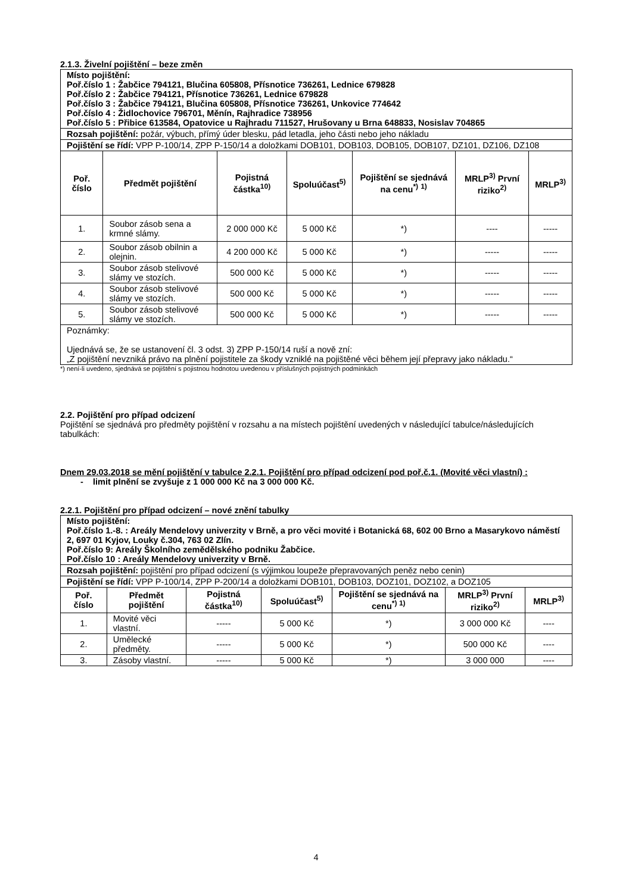2.1.3. Živelní pojištění – beze změn
| Místo pojištění: Poř.číslo 1 : Žabčice 794121, Blučina 605808, Přísnotice 736261, Lednice 679828 Poř.číslo 2 : Žabčice 794121, Přísnotice 736261, Lednice 679828 Poř.číslo 3 : Žabčice 794121, Blučina 605808, Přísnotice 736261, Unkovice 774642 Poř.číslo 4 : Židlochovice 796701, Měnín, Rajhradice 738956 Poř.číslo 5 : Přibice 613584, Opatovice u Rajhradu 711527, Hrušovany u Brna 648833, Nosislav 704865 | | | | | | |
| Rozsah pojištění: požár, výbuch, přímý úder blesku, pád letadla, jeho části nebo jeho nákladu | | | | | | |
| Pojištění se řídí: VPP P-100/14, ZPP P-150/14 a doložkami DOB101, DOB103, DOB105, DOB107, DZ101, DZ106, DZ108 | | | | | | |
| Poř. číslo | Předmět pojištění | Pojistná částka<sup>10)</sup> | Spoluúčast<sup>5)</sup> | Pojištění se sjednává na cenu<sup>*)</sup> <sup>1)</sup> | MRLP<sup>3)</sup> První riziko<sup>2)</sup> | MRLP<sup>3)</sup> |
| 1. | Soubor zásob sena a krmné slámy. | 2 000 000 Kč | 5 000 Kč | *) | ---- | ----- |
| 2. | Soubor zásob obilnin a olejnin. | 4 200 000 Kč | 5 000 Kč | *) | ----- | ----- |
| 3. | Soubor zásob stelivové slámy ve stozích. | 500 000 Kč | 5 000 Kč | *) | ----- | ----- |
| 4. | Soubor zásob stelivové slámy ve stozích. | 500 000 Kč | 5 000 Kč | *) | ----- | ----- |
| 5. | Soubor zásob stelivové slámy ve stozích. | 500 000 Kč | 5 000 Kč | *) | ----- | ----- |
| Poznámky: Ujednává se, že se ustanovení čl. 3 odst. 3) ZPP P-150/14 ruší a nově zní: „Z pojištění nevzniká právo na plnění pojistitele za škody vzniklé na pojištěné věci během její přepravy jako nákladu.“ | | | | | | |
*) není-li uvedeno, sjednává se pojištění s pojistnou hodnotou uvedenou v příslušných pojistných podmínkách
2.2. Pojištění pro případ odcizení
Pojištění se sjednává pro předměty pojištění v rozsahu a na místech pojištění uvedených v následující tabulce/následujících tabulkách:
Dnem 29.03.2018 se mění pojištění v tabulce 2.2.1. Pojištění pro případ odcizení pod poř.č.1. (Movité věci vlastní) :
- limit plnění se zvyšuje z 1 000 000 Kč na 3 000 000 Kč.
2.2.1. Pojištění pro případ odcizení – nové znění tabulky
| Místo pojištění: Poř.číslo 1.-8. : Areály Mendelovy univerzity v Brně, a pro věci movité i Botanická 68, 602 00 Brno a Masarykovo náměstí 2, 697 01 Kyjov, Louky č.304, 763 02 Zlín. Poř.číslo 9: Areály Školního zemědělského podniku Žabčice. Poř.číslo 10 : Areály Mendelovy univerzity v Brně. | | | | | | |
| Rozsah pojištění: pojištění pro případ odcizení (s výjimkou loupeže přepravovaných peněz nebo cenin) | | | | | | |
| Pojištění se řídí: VPP P-100/14, ZPP P-200/14 a doložkami DOB101, DOB103, DOZ101, DOZ102, a DOZ105 | | | | | | |
| Poř. číslo | Předmět pojištění | Pojistná částka<sup>10)</sup> | Spoluúčast<sup>5)</sup> | Pojištění se sjednává na cenu<sup>*) 1)</sup> | MRLP<sup>3)</sup> První riziko<sup>2)</sup> | MRLP<sup>3)</sup> |
| 1. | Movité věci vlastní. | ----- | 5 000 Kč | *) | 3 000 000 Kč | ---- |
| 2. | Umělecké předměty. | ----- | 5 000 Kč | *) | 500 000 Kč | ---- |
| 3. | Zásoby vlastní. | ----- | 5 000 Kč | *) | 3 000 000 | ---- |
4